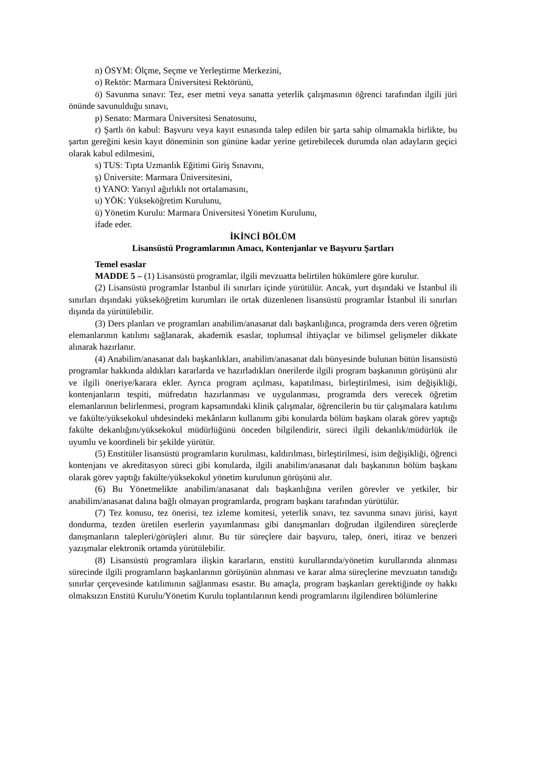n) ÖSYM: Ölçme, Seçme ve Yerleştirme Merkezini,
o) Rektör: Marmara Üniversitesi Rektörünü,
ö) Savunma sınavı: Tez, eser metni veya sanatta yeterlik çalışmasının öğrenci tarafından ilgili jüri önünde savunulduğu sınavı,
p) Senato: Marmara Üniversitesi Senatosunu,
r) Şartlı ön kabul: Başvuru veya kayıt esnasında talep edilen bir şarta sahip olmamakla birlikte, bu şartın gereğini kesin kayıt döneminin son gününe kadar yerine getirebilecek durumda olan adayların geçici olarak kabul edilmesini,
s) TUS: Tıpta Uzmanlık Eğitimi Giriş Sınavını,
ş) Üniversite: Marmara Üniversitesini,
t) YANO: Yarıyıl ağırlıklı not ortalamasını,
u) YÖK: Yükseköğretim Kurulunu,
ü) Yönetim Kurulu: Marmara Üniversitesi Yönetim Kurulunu,
ifade eder.
İKİNCİ BÖLÜM
Lisansüstü Programlarının Amacı, Kontenjanlar ve Başvuru Şartları
Temel esaslar
MADDE 5 – (1) Lisansüstü programlar, ilgili mevzuatta belirtilen hükümlere göre kurulur.
(2) Lisansüstü programlar İstanbul ili sınırları içinde yürütülür. Ancak, yurt dışındaki ve İstanbul ili sınırları dışındaki yükseköğretim kurumları ile ortak düzenlenen lisansüstü programlar İstanbul ili sınırları dışında da yürütülebilir.
(3) Ders planları ve programları anabilim/anasanat dalı başkanlığınca, programda ders veren öğretim elemanlarının katılımı sağlanarak, akademik esaslar, toplumsal ihtiyaçlar ve bilimsel gelişmeler dikkate alınarak hazırlanır.
(4) Anabilim/anasanat dalı başkanlıkları, anabilim/anasanat dalı bünyesinde bulunan bütün lisansüstü programlar hakkında aldıkları kararlarda ve hazırladıkları önerilerde ilgili program başkanının görüşünü alır ve ilgili öneriye/karara ekler. Ayrıca program açılması, kapatılması, birleştirilmesi, isim değişikliği, kontenjanların tespiti, müfredatın hazırlanması ve uygulanması, programda ders verecek öğretim elemanlarının belirlenmesi, program kapsamındaki klinik çalışmalar, öğrencilerin bu tür çalışmalara katılımı ve fakülte/yüksekokul uhdesindeki mekânların kullanımı gibi konularda bölüm başkanı olarak görev yaptığı fakülte dekanlığını/yüksekokul müdürlüğünü önceden bilgilendirir, süreci ilgili dekanlık/müdürlük ile uyumlu ve koordineli bir şekilde yürütür.
(5) Enstitüler lisansüstü programların kurulması, kaldırılması, birleştirilmesi, isim değişikliği, öğrenci kontenjanı ve akreditasyon süreci gibi konularda, ilgili anabilim/anasanat dalı başkanının bölüm başkanı olarak görev yaptığı fakülte/yüksekokul yönetim kurulunun görüşünü alır.
(6) Bu Yönetmelikte anabilim/anasanat dalı başkanlığına verilen görevler ve yetkiler, bir anabilim/anasanat dalına bağlı olmayan programlarda, program başkanı tarafından yürütülür.
(7) Tez konusu, tez önerisi, tez izleme komitesi, yeterlik sınavı, tez savunma sınavı jürisi, kayıt dondurma, tezden üretilen eserlerin yayımlanması gibi danışmanları doğrudan ilgilendiren süreçlerde danışmanların talepleri/görüşleri alınır. Bu tür süreçlere dair başvuru, talep, öneri, itiraz ve benzeri yazışmalar elektronik ortamda yürütülebilir.
(8) Lisansüstü programlara ilişkin kararların, enstitü kurullarında/yönetim kurullarında alınması sürecinde ilgili programların başkanlarının görüşünün alınması ve karar alma süreçlerine mevzuatın tanıdığı sınırlar çerçevesinde katılımının sağlanması esastır. Bu amaçla, program başkanları gerektiğinde oy hakkı olmaksızın Enstitü Kurulu/Yönetim Kurulu toplantılarının kendi programlarını ilgilendiren bölümlerine